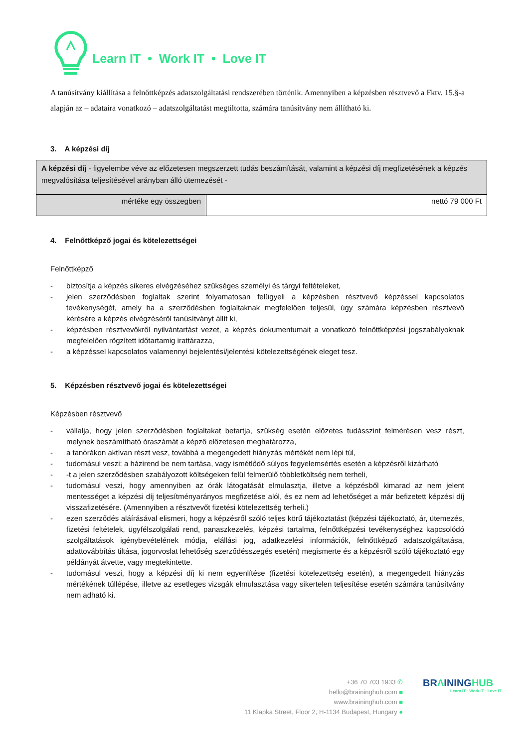Learn IT • Work IT • Love IT
A tanúsítvány kiállítása a felnőttképzés adatszolgáltatási rendszerében történik. Amennyiben a képzésben résztvevő a Fktv. 15.§-a alapján az – adataira vonatkozó – adatszolgáltatást megtiltotta, számára tanúsítvány nem állítható ki.
3. A képzési díj
| A képzési díj - figyelembe véve az előzetesen megszerzett tudás beszámítását, valamint a képzési díj megfizetésének a képzés megvalósítása teljesítésével arányban álló ütemezését - | |
| mértéke egy összegben | nettó 79 000 Ft |
4. Felnőttképző jogai és kötelezettségei
Felnőttképző
- biztosítja a képzés sikeres elvégzéséhez szükséges személyi és tárgyi feltételeket,
- jelen szerződésben foglaltak szerint folyamatosan felügyeli a képzésben résztvevő képzéssel kapcsolatos tevékenységét, amely ha a szerződésben foglaltaknak megfelelően teljesül, úgy számára képzésben résztvevő kérésére a képzés elvégzéséről tanúsítványt állít ki,
- képzésben résztvevőkről nyilvántartást vezet, a képzés dokumentumait a vonatkozó felnőttképzési jogszabályoknak megfelelően rögzített időtartamig irattárazza,
- a képzéssel kapcsolatos valamennyi bejelentési/jelentési kötelezettségének eleget tesz.
5. Képzésben résztvevő jogai és kötelezettségei
Képzésben résztvevő
- vállalja, hogy jelen szerződésben foglaltakat betartja, szükség esetén előzetes tudásszint felmérésen vesz részt, melynek beszámítható óraszámát a képző előzetesen meghatározza,
- a tanórákon aktívan részt vesz, továbbá a megengedett hiányzás mértékét nem lépi túl,
- tudomásul veszi: a házirend be nem tartása, vagy ismétlődő súlyos fegyelemsértés esetén a képzésről kizárható
- -t a jelen szerződésben szabályozott költségeken felül felmerülő többletköltség nem terheli,
- tudomásul veszi, hogy amennyiben az órák látogatását elmulasztja, illetve a képzésből kimarad az nem jelent mentességet a képzési díj teljesítményarányos megfizetése alól, és ez nem ad lehetőséget a már befizetett képzési díj visszafizetésére. (Amennyiben a résztvevőt fizetési kötelezettség terheli.)
- ezen szerződés aláírásával elismeri, hogy a képzésről szóló teljes körű tájékoztatást (képzési tájékoztató, ár, ütemezés, fizetési feltételek, ügyfélszolgálati rend, panaszkezelés, képzési tartalma, felnőttképzési tevékenységhez kapcsolódó szolgáltatások igénybevételének módja, elállási jog, adatkezelési információk, felnőttképző adatszolgáltatása, adattovábbítás tiltása, jogorvoslat lehetőség szerződésszegés esetén) megismerte és a képzésről szóló tájékoztató egy példányát átvette, vagy megtekintette.
- tudomásul veszi, hogy a képzési díj ki nem egyenlítése (fizetési kötelezettség esetén), a megengedett hiányzás mértékének túllépése, illetve az esetleges vizsgák elmulasztása vagy sikertelen teljesítése esetén számára tanúsítvány nem adható ki.
+36 70 703 1933 ✆
hello@braininghub.com ■
www.braininghub.com ■
11 Klapka Street, Floor 2, H-1134 Budapest, Hungary ●
BRΛININGHUB
Learn IT · Work IT · Love IT